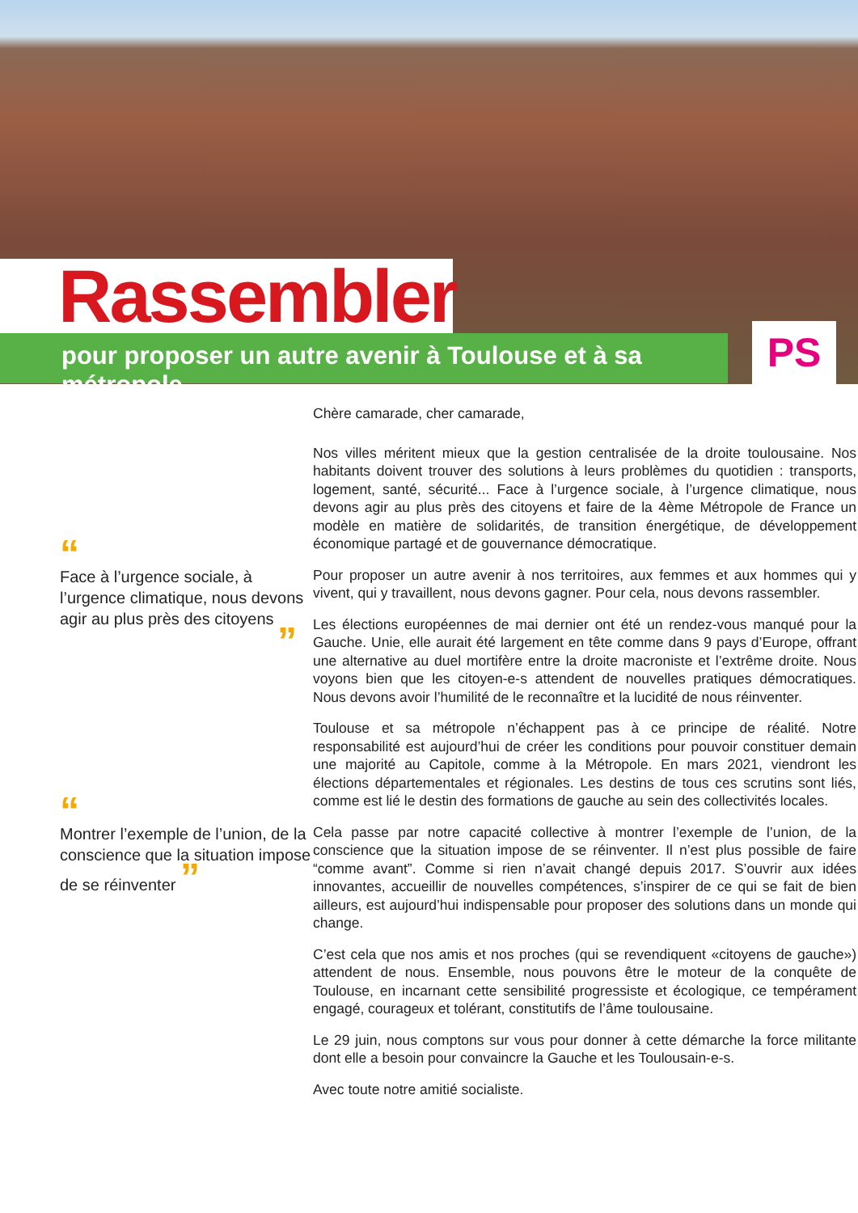Rassembler
pour proposer un autre avenir à Toulouse et à sa métropole PS
“
Face à l’urgence sociale, à l’urgence climatique, nous devons agir au plus près des citoyens
”
“
Montrer l’exemple de l’union, de la conscience que la situation impose de se réinventer ”
Chère camarade, cher camarade,
Nos villes méritent mieux que la gestion centralisée de la droite toulousaine. Nos habitants doivent trouver des solutions à leurs problèmes du quotidien : transports, logement, santé, sécurité... Face à l’urgence sociale, à l’urgence climatique, nous devons agir au plus près des citoyens et faire de la 4ème Métropole de France un modèle en matière de solidarités, de transition énergétique, de développement économique partagé et de gouvernance démocratique.
Pour proposer un autre avenir à nos territoires, aux femmes et aux hommes qui y vivent, qui y travaillent, nous devons gagner. Pour cela, nous devons rassembler.
Les élections européennes de mai dernier ont été un rendez-vous manqué pour la Gauche. Unie, elle aurait été largement en tête comme dans 9 pays d’Europe, offrant une alternative au duel mortifère entre la droite macroniste et l’extrême droite. Nous voyons bien que les citoyen-e-s attendent de nouvelles pratiques démocratiques. Nous devons avoir l’humilité de le reconnaître et la lucidité de nous réinventer.
Toulouse et sa métropole n’échappent pas à ce principe de réalité. Notre responsabilité est aujourd’hui de créer les conditions pour pouvoir constituer demain une majorité au Capitole, comme à la Métropole. En mars 2021, viendront les élections départementales et régionales. Les destins de tous ces scrutins sont liés, comme est lié le destin des formations de gauche au sein des collectivités locales.
Cela passe par notre capacité collective à montrer l’exemple de l’union, de la conscience que la situation impose de se réinventer. Il n’est plus possible de faire “comme avant”. Comme si rien n’avait changé depuis 2017. S’ouvrir aux idées innovantes, accueillir de nouvelles compétences, s’inspirer de ce qui se fait de bien ailleurs, est aujourd’hui indispensable pour proposer des solutions dans un monde qui change.
C’est cela que nos amis et nos proches (qui se revendiquent «citoyens de gauche») attendent de nous. Ensemble, nous pouvons être le moteur de la conquête de Toulouse, en incarnant cette sensibilité progressiste et écologique, ce tempérament engagé, courageux et tolérant, constitutifs de l’âme toulousaine.
Le 29 juin, nous comptons sur vous pour donner à cette démarche la force militante dont elle a besoin pour convaincre la Gauche et les Toulousain-e-s.
Avec toute notre amitié socialiste.